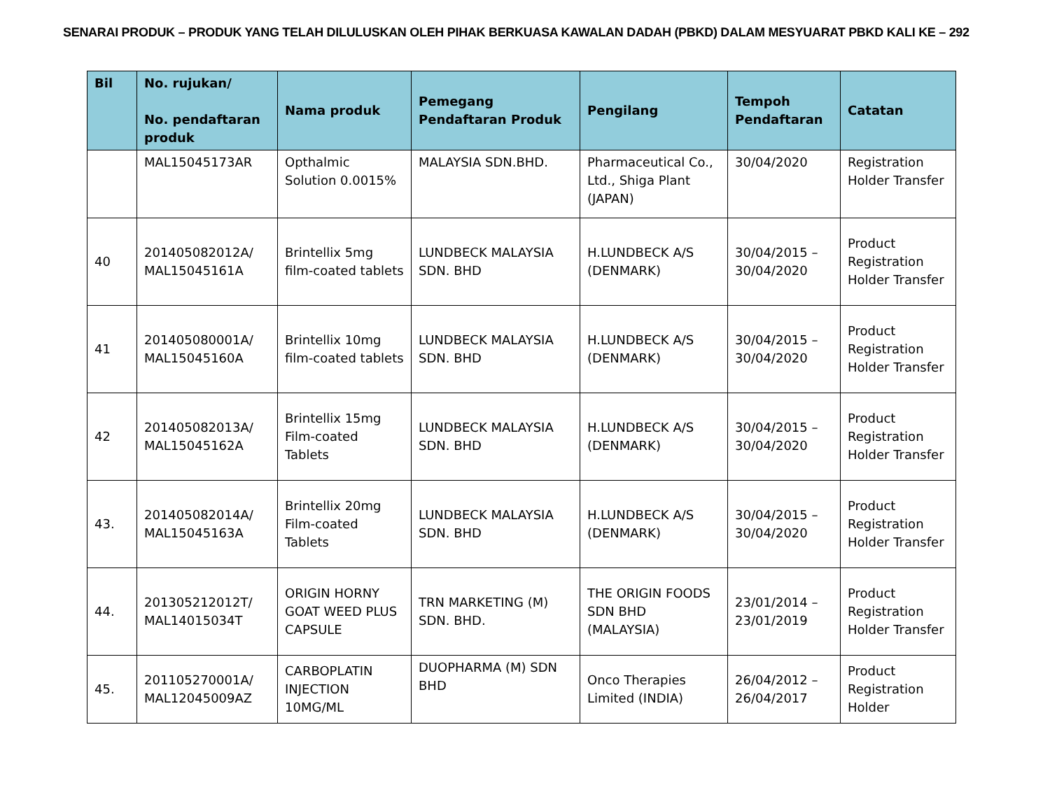SENARAI PRODUK – PRODUK YANG TELAH DILULUSKAN OLEH PIHAK BERKUASA KAWALAN DADAH (PBKD) DALAM MESYUARAT PBKD KALI KE – 292
| Bil | No. rujukan/ No. pendaftaran produk | Nama produk | Pemegang Pendaftaran Produk | Pengilang | Tempoh Pendaftaran | Catatan |
| --- | --- | --- | --- | --- | --- | --- |
| | MAL15045173AR | Opthalmic Solution 0.0015% | MALAYSIA SDN.BHD. | Pharmaceutical Co., Ltd., Shiga Plant (JAPAN) | 30/04/2020 | Registration Holder Transfer |
| 40 | 201405082012A/ MAL15045161A | Brintellix 5mg film-coated tablets | LUNDBECK MALAYSIA SDN. BHD | H.LUNDBECK A/S (DENMARK) | 30/04/2015 – 30/04/2020 | Product Registration Holder Transfer |
| 41 | 201405080001A/ MAL15045160A | Brintellix 10mg film-coated tablets | LUNDBECK MALAYSIA SDN. BHD | H.LUNDBECK A/S (DENMARK) | 30/04/2015 – 30/04/2020 | Product Registration Holder Transfer |
| 42 | 201405082013A/ MAL15045162A | Brintellix 15mg Film-coated Tablets | LUNDBECK MALAYSIA SDN. BHD | H.LUNDBECK A/S (DENMARK) | 30/04/2015 – 30/04/2020 | Product Registration Holder Transfer |
| 43. | 201405082014A/ MAL15045163A | Brintellix 20mg Film-coated Tablets | LUNDBECK MALAYSIA SDN. BHD | H.LUNDBECK A/S (DENMARK) | 30/04/2015 – 30/04/2020 | Product Registration Holder Transfer |
| 44. | 201305212012T/ MAL14015034T | ORIGIN HORNY GOAT WEED PLUS CAPSULE | TRN MARKETING (M) SDN. BHD. | THE ORIGIN FOODS SDN BHD (MALAYSIA) | 23/01/2014 – 23/01/2019 | Product Registration Holder Transfer |
| 45. | 201105270001A/ MAL12045009AZ | CARBOPLATIN INJECTION 10MG/ML | DUOPHARMA (M) SDN BHD | Onco Therapies Limited (INDIA) | 26/04/2012 – 26/04/2017 | Product Registration Holder |